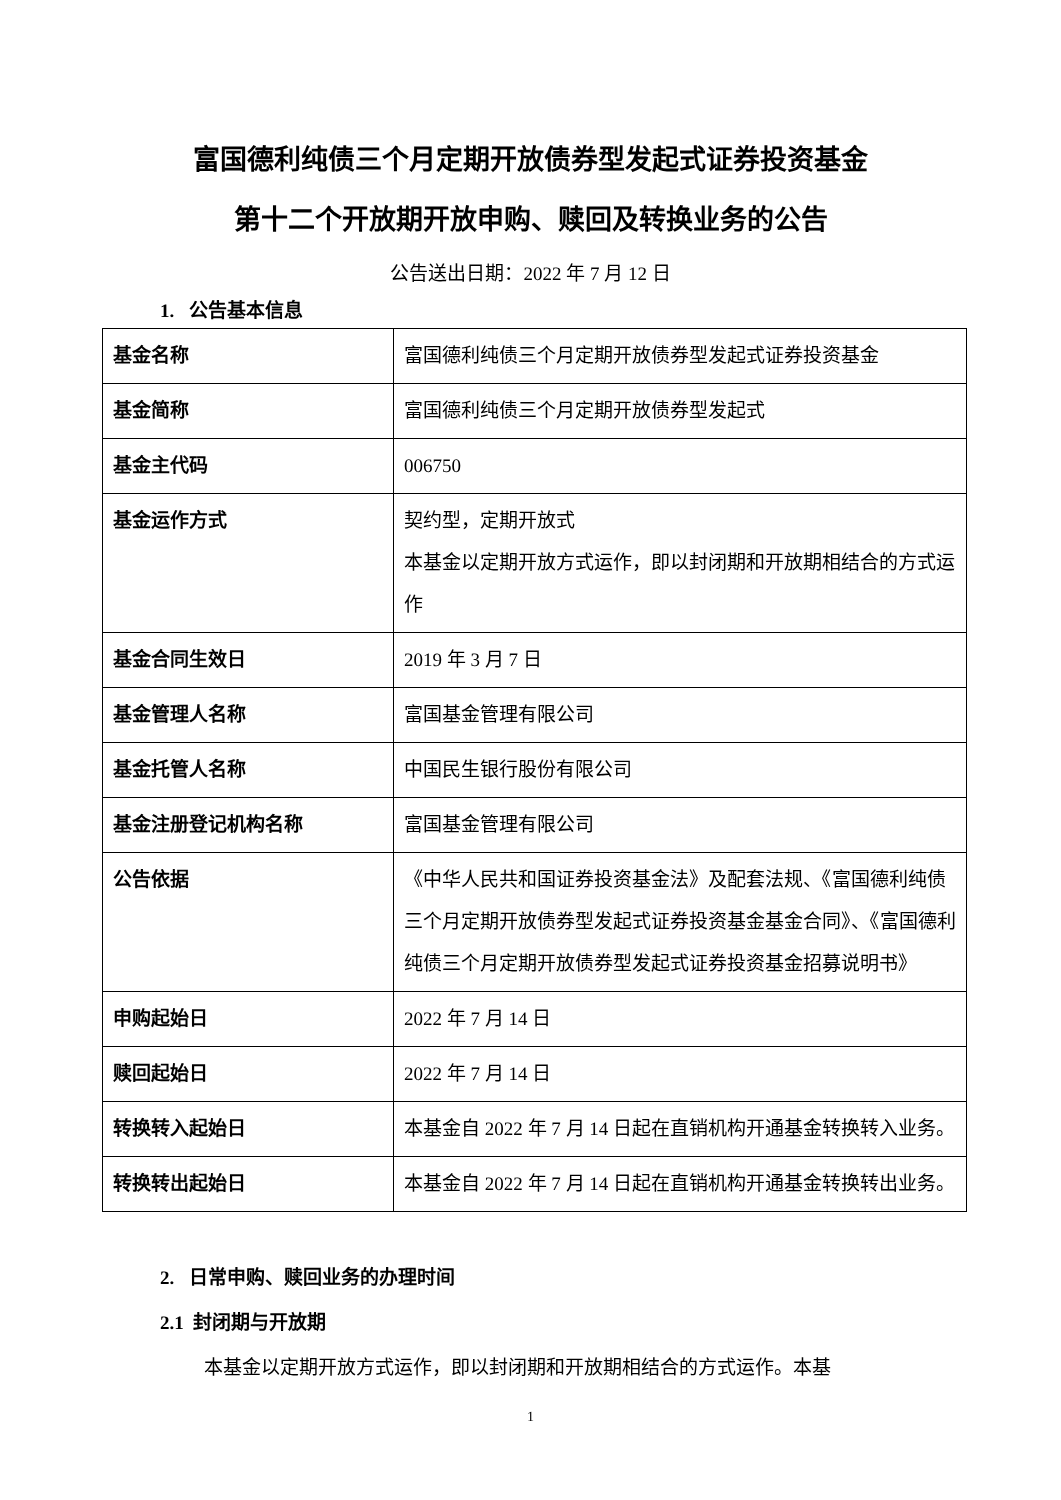富国德利纯债三个月定期开放债券型发起式证券投资基金
第十二个开放期开放申购、赎回及转换业务的公告
公告送出日期：2022 年 7 月 12 日
1. 公告基本信息
| 基金名称 | 富国德利纯债三个月定期开放债券型发起式证券投资基金 |
| 基金简称 | 富国德利纯债三个月定期开放债券型发起式 |
| 基金主代码 | 006750 |
| 基金运作方式 | 契约型，定期开放式 本基金以定期开放方式运作，即以封闭期和开放期相结合的方式运作 |
| 基金合同生效日 | 2019 年 3 月 7 日 |
| 基金管理人名称 | 富国基金管理有限公司 |
| 基金托管人名称 | 中国民生银行股份有限公司 |
| 基金注册登记机构名称 | 富国基金管理有限公司 |
| 公告依据 | 《中华人民共和国证券投资基金法》及配套法规、《富国德利纯债三个月定期开放债券型发起式证券投资基金基金合同》、《富国德利纯债三个月定期开放债券型发起式证券投资基金招募说明书》 |
| 申购起始日 | 2022 年 7 月 14 日 |
| 赎回起始日 | 2022 年 7 月 14 日 |
| 转换转入起始日 | 本基金自 2022 年 7 月 14 日起在直销机构开通基金转换转入业务。 |
| 转换转出起始日 | 本基金自 2022 年 7 月 14 日起在直销机构开通基金转换转出业务。 |
2. 日常申购、赎回业务的办理时间
2.1 封闭期与开放期
本基金以定期开放方式运作，即以封闭期和开放期相结合的方式运作。本基
1